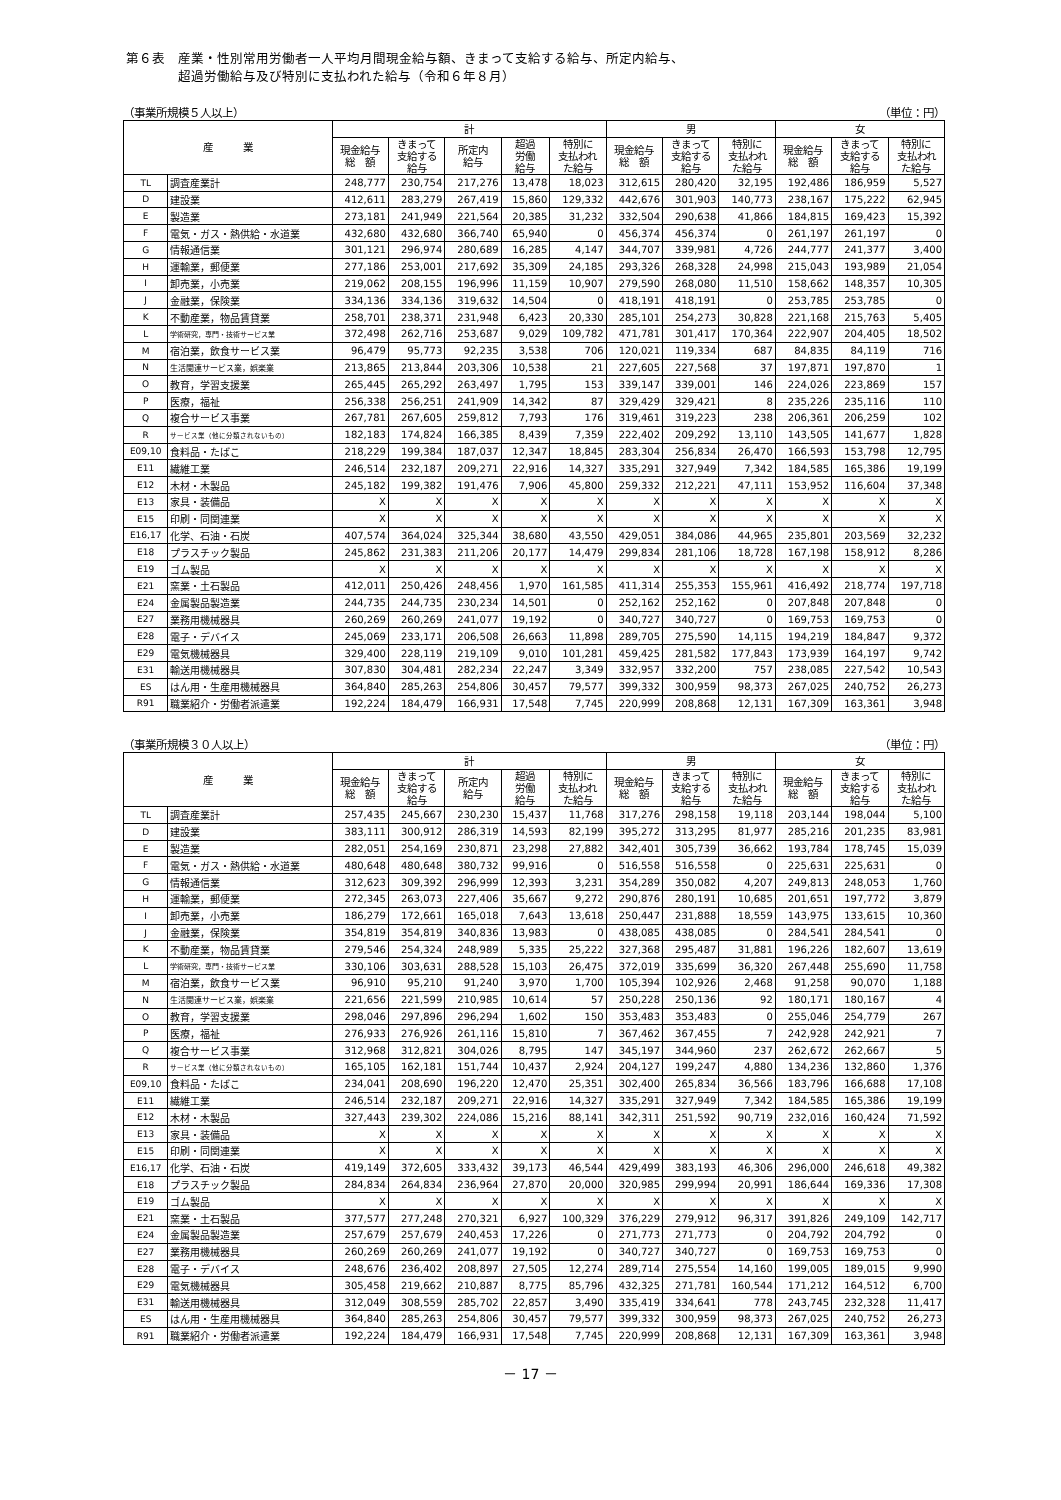第６表　産業・性別常用労働者一人平均月間現金給与額、きまって支給する給与、所定内給与、
　　　　超過労働給与及び特別に支払われた給与（令和６年８月）
（事業所規模５人以上） （単位：円）
| 産 業 | | 計 | | | | | 男 | | | 女 | | |
| --- | --- | --- | --- | --- | --- | --- | --- | --- | --- | --- | --- | --- |
| | | 現金給与 総 額 | きまって 支給する 給与 | 所定内 給与 | 超過 労働 給与 | 特別に 支払われ た給与 | 現金給与 総 額 | きまって 支給する 給与 | 特別に 支払われ た給与 | 現金給与 総 額 | きまって 支給する 給与 | 特別に 支払われ た給与 |
| TL | 調査産業計 | 248,777 | 230,754 | 217,276 | 13,478 | 18,023 | 312,615 | 280,420 | 32,195 | 192,486 | 186,959 | 5,527 |
| D | 建設業 | 412,611 | 283,279 | 267,419 | 15,860 | 129,332 | 442,676 | 301,903 | 140,773 | 238,167 | 175,222 | 62,945 |
| E | 製造業 | 273,181 | 241,949 | 221,564 | 20,385 | 31,232 | 332,504 | 290,638 | 41,866 | 184,815 | 169,423 | 15,392 |
| F | 電気・ガス・熱供給・水道業 | 432,680 | 432,680 | 366,740 | 65,940 | 0 | 456,374 | 456,374 | 0 | 261,197 | 261,197 | 0 |
| G | 情報通信業 | 301,121 | 296,974 | 280,689 | 16,285 | 4,147 | 344,707 | 339,981 | 4,726 | 244,777 | 241,377 | 3,400 |
| H | 運輸業，郵便業 | 277,186 | 253,001 | 217,692 | 35,309 | 24,185 | 293,326 | 268,328 | 24,998 | 215,043 | 193,989 | 21,054 |
| I | 卸売業，小売業 | 219,062 | 208,155 | 196,996 | 11,159 | 10,907 | 279,590 | 268,080 | 11,510 | 158,662 | 148,357 | 10,305 |
| J | 金融業，保険業 | 334,136 | 334,136 | 319,632 | 14,504 | 0 | 418,191 | 418,191 | 0 | 253,785 | 253,785 | 0 |
| K | 不動産業，物品賃貸業 | 258,701 | 238,371 | 231,948 | 6,423 | 20,330 | 285,101 | 254,273 | 30,828 | 221,168 | 215,763 | 5,405 |
| L | 学術研究，専門・技術サービス業 | 372,498 | 262,716 | 253,687 | 9,029 | 109,782 | 471,781 | 301,417 | 170,364 | 222,907 | 204,405 | 18,502 |
| M | 宿泊業，飲食サービス業 | 96,479 | 95,773 | 92,235 | 3,538 | 706 | 120,021 | 119,334 | 687 | 84,835 | 84,119 | 716 |
| N | 生活関連サービス業，娯楽業 | 213,865 | 213,844 | 203,306 | 10,538 | 21 | 227,605 | 227,568 | 37 | 197,871 | 197,870 | 1 |
| O | 教育，学習支援業 | 265,445 | 265,292 | 263,497 | 1,795 | 153 | 339,147 | 339,001 | 146 | 224,026 | 223,869 | 157 |
| P | 医療，福祉 | 256,338 | 256,251 | 241,909 | 14,342 | 87 | 329,429 | 329,421 | 8 | 235,226 | 235,116 | 110 |
| Q | 複合サービス事業 | 267,781 | 267,605 | 259,812 | 7,793 | 176 | 319,461 | 319,223 | 238 | 206,361 | 206,259 | 102 |
| R | サービス業（他に分類されないもの） | 182,183 | 174,824 | 166,385 | 8,439 | 7,359 | 222,402 | 209,292 | 13,110 | 143,505 | 141,677 | 1,828 |
| E09,10 | 食料品・たばこ | 218,229 | 199,384 | 187,037 | 12,347 | 18,845 | 283,304 | 256,834 | 26,470 | 166,593 | 153,798 | 12,795 |
| E11 | 繊維工業 | 246,514 | 232,187 | 209,271 | 22,916 | 14,327 | 335,291 | 327,949 | 7,342 | 184,585 | 165,386 | 19,199 |
| E12 | 木材・木製品 | 245,182 | 199,382 | 191,476 | 7,906 | 45,800 | 259,332 | 212,221 | 47,111 | 153,952 | 116,604 | 37,348 |
| E13 | 家具・装備品 | X | X | X | X | X | X | X | X | X | X | X |
| E15 | 印刷・同関連業 | X | X | X | X | X | X | X | X | X | X | X |
| E16,17 | 化学、石油・石炭 | 407,574 | 364,024 | 325,344 | 38,680 | 43,550 | 429,051 | 384,086 | 44,965 | 235,801 | 203,569 | 32,232 |
| E18 | プラスチック製品 | 245,862 | 231,383 | 211,206 | 20,177 | 14,479 | 299,834 | 281,106 | 18,728 | 167,198 | 158,912 | 8,286 |
| E19 | ゴム製品 | X | X | X | X | X | X | X | X | X | X | X |
| E21 | 窯業・土石製品 | 412,011 | 250,426 | 248,456 | 1,970 | 161,585 | 411,314 | 255,353 | 155,961 | 416,492 | 218,774 | 197,718 |
| E24 | 金属製品製造業 | 244,735 | 244,735 | 230,234 | 14,501 | 0 | 252,162 | 252,162 | 0 | 207,848 | 207,848 | 0 |
| E27 | 業務用機械器具 | 260,269 | 260,269 | 241,077 | 19,192 | 0 | 340,727 | 340,727 | 0 | 169,753 | 169,753 | 0 |
| E28 | 電子・デバイス | 245,069 | 233,171 | 206,508 | 26,663 | 11,898 | 289,705 | 275,590 | 14,115 | 194,219 | 184,847 | 9,372 |
| E29 | 電気機械器具 | 329,400 | 228,119 | 219,109 | 9,010 | 101,281 | 459,425 | 281,582 | 177,843 | 173,939 | 164,197 | 9,742 |
| E31 | 輸送用機械器具 | 307,830 | 304,481 | 282,234 | 22,247 | 3,349 | 332,957 | 332,200 | 757 | 238,085 | 227,542 | 10,543 |
| ES | はん用・生産用機械器具 | 364,840 | 285,263 | 254,806 | 30,457 | 79,577 | 399,332 | 300,959 | 98,373 | 267,025 | 240,752 | 26,273 |
| R91 | 職業紹介・労働者派遣業 | 192,224 | 184,479 | 166,931 | 17,548 | 7,745 | 220,999 | 208,868 | 12,131 | 167,309 | 163,361 | 3,948 |
（事業所規模３０人以上） （単位：円）
| 産 業 | | 計 | | | | | 男 | | | 女 | | |
| --- | --- | --- | --- | --- | --- | --- | --- | --- | --- | --- | --- | --- |
| | | 現金給与 総 額 | きまって 支給する 給与 | 所定内 給与 | 超過 労働 給与 | 特別に 支払われ た給与 | 現金給与 総 額 | きまって 支給する 給与 | 特別に 支払われ た給与 | 現金給与 総 額 | きまって 支給する 給与 | 特別に 支払われ た給与 |
| TL | 調査産業計 | 257,435 | 245,667 | 230,230 | 15,437 | 11,768 | 317,276 | 298,158 | 19,118 | 203,144 | 198,044 | 5,100 |
| D | 建設業 | 383,111 | 300,912 | 286,319 | 14,593 | 82,199 | 395,272 | 313,295 | 81,977 | 285,216 | 201,235 | 83,981 |
| E | 製造業 | 282,051 | 254,169 | 230,871 | 23,298 | 27,882 | 342,401 | 305,739 | 36,662 | 193,784 | 178,745 | 15,039 |
| F | 電気・ガス・熱供給・水道業 | 480,648 | 480,648 | 380,732 | 99,916 | 0 | 516,558 | 516,558 | 0 | 225,631 | 225,631 | 0 |
| G | 情報通信業 | 312,623 | 309,392 | 296,999 | 12,393 | 3,231 | 354,289 | 350,082 | 4,207 | 249,813 | 248,053 | 1,760 |
| H | 運輸業，郵便業 | 272,345 | 263,073 | 227,406 | 35,667 | 9,272 | 290,876 | 280,191 | 10,685 | 201,651 | 197,772 | 3,879 |
| I | 卸売業，小売業 | 186,279 | 172,661 | 165,018 | 7,643 | 13,618 | 250,447 | 231,888 | 18,559 | 143,975 | 133,615 | 10,360 |
| J | 金融業，保険業 | 354,819 | 354,819 | 340,836 | 13,983 | 0 | 438,085 | 438,085 | 0 | 284,541 | 284,541 | 0 |
| K | 不動産業，物品賃貸業 | 279,546 | 254,324 | 248,989 | 5,335 | 25,222 | 327,368 | 295,487 | 31,881 | 196,226 | 182,607 | 13,619 |
| L | 学術研究，専門・技術サービス業 | 330,106 | 303,631 | 288,528 | 15,103 | 26,475 | 372,019 | 335,699 | 36,320 | 267,448 | 255,690 | 11,758 |
| M | 宿泊業，飲食サービス業 | 96,910 | 95,210 | 91,240 | 3,970 | 1,700 | 105,394 | 102,926 | 2,468 | 91,258 | 90,070 | 1,188 |
| N | 生活関連サービス業，娯楽業 | 221,656 | 221,599 | 210,985 | 10,614 | 57 | 250,228 | 250,136 | 92 | 180,171 | 180,167 | 4 |
| O | 教育，学習支援業 | 298,046 | 297,896 | 296,294 | 1,602 | 150 | 353,483 | 353,483 | 0 | 255,046 | 254,779 | 267 |
| P | 医療，福祉 | 276,933 | 276,926 | 261,116 | 15,810 | 7 | 367,462 | 367,455 | 7 | 242,928 | 242,921 | 7 |
| Q | 複合サービス事業 | 312,968 | 312,821 | 304,026 | 8,795 | 147 | 345,197 | 344,960 | 237 | 262,672 | 262,667 | 5 |
| R | サービス業（他に分類されないもの） | 165,105 | 162,181 | 151,744 | 10,437 | 2,924 | 204,127 | 199,247 | 4,880 | 134,236 | 132,860 | 1,376 |
| E09,10 | 食料品・たばこ | 234,041 | 208,690 | 196,220 | 12,470 | 25,351 | 302,400 | 265,834 | 36,566 | 183,796 | 166,688 | 17,108 |
| E11 | 繊維工業 | 246,514 | 232,187 | 209,271 | 22,916 | 14,327 | 335,291 | 327,949 | 7,342 | 184,585 | 165,386 | 19,199 |
| E12 | 木材・木製品 | 327,443 | 239,302 | 224,086 | 15,216 | 88,141 | 342,311 | 251,592 | 90,719 | 232,016 | 160,424 | 71,592 |
| E13 | 家具・装備品 | X | X | X | X | X | X | X | X | X | X | X |
| E15 | 印刷・同関連業 | X | X | X | X | X | X | X | X | X | X | X |
| E16,17 | 化学、石油・石炭 | 419,149 | 372,605 | 333,432 | 39,173 | 46,544 | 429,499 | 383,193 | 46,306 | 296,000 | 246,618 | 49,382 |
| E18 | プラスチック製品 | 284,834 | 264,834 | 236,964 | 27,870 | 20,000 | 320,985 | 299,994 | 20,991 | 186,644 | 169,336 | 17,308 |
| E19 | ゴム製品 | X | X | X | X | X | X | X | X | X | X | X |
| E21 | 窯業・土石製品 | 377,577 | 277,248 | 270,321 | 6,927 | 100,329 | 376,229 | 279,912 | 96,317 | 391,826 | 249,109 | 142,717 |
| E24 | 金属製品製造業 | 257,679 | 257,679 | 240,453 | 17,226 | 0 | 271,773 | 271,773 | 0 | 204,792 | 204,792 | 0 |
| E27 | 業務用機械器具 | 260,269 | 260,269 | 241,077 | 19,192 | 0 | 340,727 | 340,727 | 0 | 169,753 | 169,753 | 0 |
| E28 | 電子・デバイス | 248,676 | 236,402 | 208,897 | 27,505 | 12,274 | 289,714 | 275,554 | 14,160 | 199,005 | 189,015 | 9,990 |
| E29 | 電気機械器具 | 305,458 | 219,662 | 210,887 | 8,775 | 85,796 | 432,325 | 271,781 | 160,544 | 171,212 | 164,512 | 6,700 |
| E31 | 輸送用機械器具 | 312,049 | 308,559 | 285,702 | 22,857 | 3,490 | 335,419 | 334,641 | 778 | 243,745 | 232,328 | 11,417 |
| ES | はん用・生産用機械器具 | 364,840 | 285,263 | 254,806 | 30,457 | 79,577 | 399,332 | 300,959 | 98,373 | 267,025 | 240,752 | 26,273 |
| R91 | 職業紹介・労働者派遣業 | 192,224 | 184,479 | 166,931 | 17,548 | 7,745 | 220,999 | 208,868 | 12,131 | 167,309 | 163,361 | 3,948 |
－ 17 －